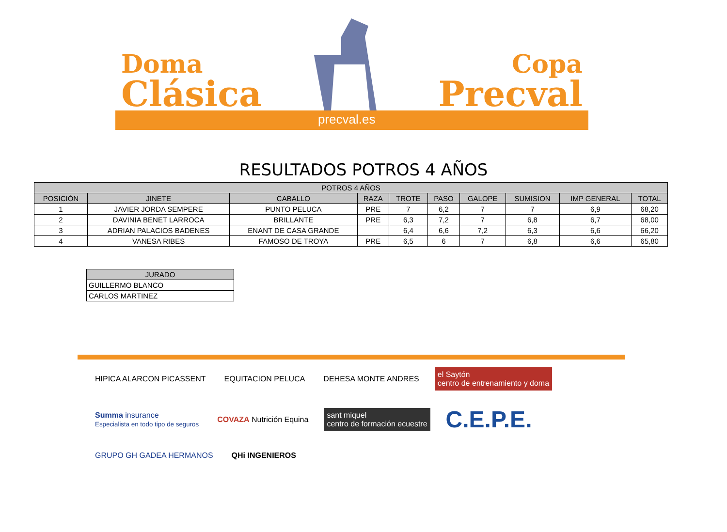Doma
Clásica
Copa
Precval
precval.es
RESULTADOS POTROS 4 AÑOS
| POTROS 4 AÑOS | | | | | | | | | |
| --- | --- | --- | --- | --- | --- | --- | --- | --- | --- |
| POSICIÓN | JINETE | CABALLO | RAZA | TROTE | PASO | GALOPE | SUMISION | IMP GENERAL | TOTAL |
| 1 | JAVIER JORDA SEMPERE | PUNTO PELUCA | PRE | 7 | 6,2 | 7 | 7 | 6,9 | 68,20 |
| 2 | DAVINIA BENET LARROCA | BRILLANTE | PRE | 6,3 | 7,2 | 7 | 6,8 | 6,7 | 68,00 |
| 3 | ADRIAN PALACIOS BADENES | ENANT DE CASA GRANDE | | 6,4 | 6,6 | 7,2 | 6,3 | 6,6 | 66,20 |
| 4 | VANESA RIBES | FAMOSO DE TROYA | PRE | 6,5 | 6 | 7 | 6,8 | 6,6 | 65,80 |
| JURADO |
| --- |
| GUILLERMO BLANCO |
| CARLOS MARTINEZ |
HIPICA ALARCON PICASSENT
EQUITACION PELUCA
DEHESA MONTE ANDRES
el Saytón
centro de entrenamiento y doma
Summa insurance
Especialista en todo tipo de seguros
COVAZA Nutrición Equina
sant miquel
centro de formación ecuestre
C.E.P.E.
GRUPO GH GADEA HERMANOS
QHi INGENIEROS